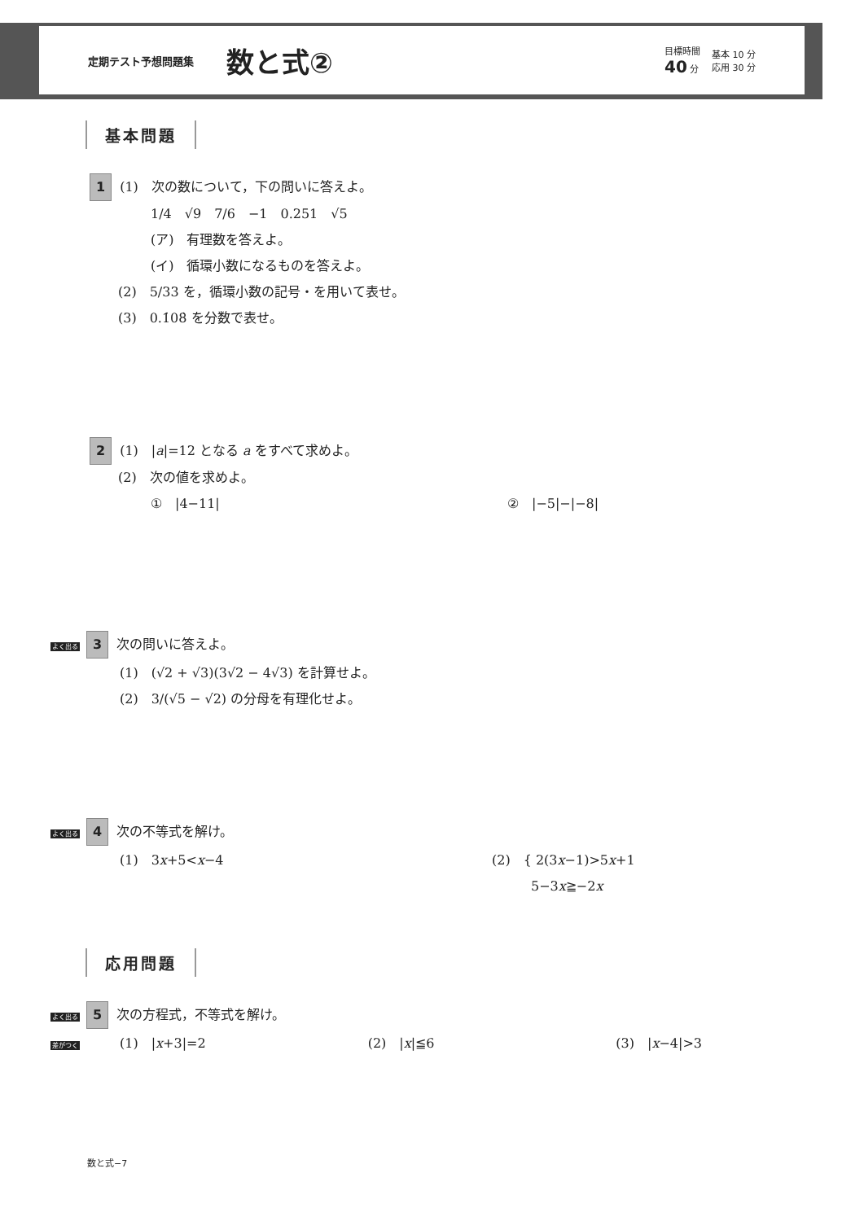定期テスト予想問題集 数と式②
目標時間
40 分
基本 10 分
応用 30 分
基本問題
1 (1)　次の数について，下の問いに答えよ。
1/4　√9　7/6　−1　0.251　√5
(ア)　有理数を答えよ。
(イ)　循環小数になるものを答えよ。
(2)　5/33 を，循環小数の記号・を用いて表せ。
(3)　0.1̇08̇ を分数で表せ。
2 (1)　|a|=12 となる a をすべて求めよ。
(2)　次の値を求めよ。
①　|4−11| ②　|−5|−|−8|
よく出る 3 次の問いに答えよ。
(1)　(√2 + √3)(3√2 − 4√3) を計算せよ。
(2)　3/(√5 − √2) の分母を有理化せよ。
よく出る 4 次の不等式を解け。
(1)　3x+5<x−4 (2)　{ 2(3x−1)>5x+1
　　　5−3x≧−2x
応用問題
よく出る 5 次の方程式，不等式を解け。
差がつく (1)　|x+3|=2 (2)　|x|≦6 (3)　|x−4|>3
数と式−7